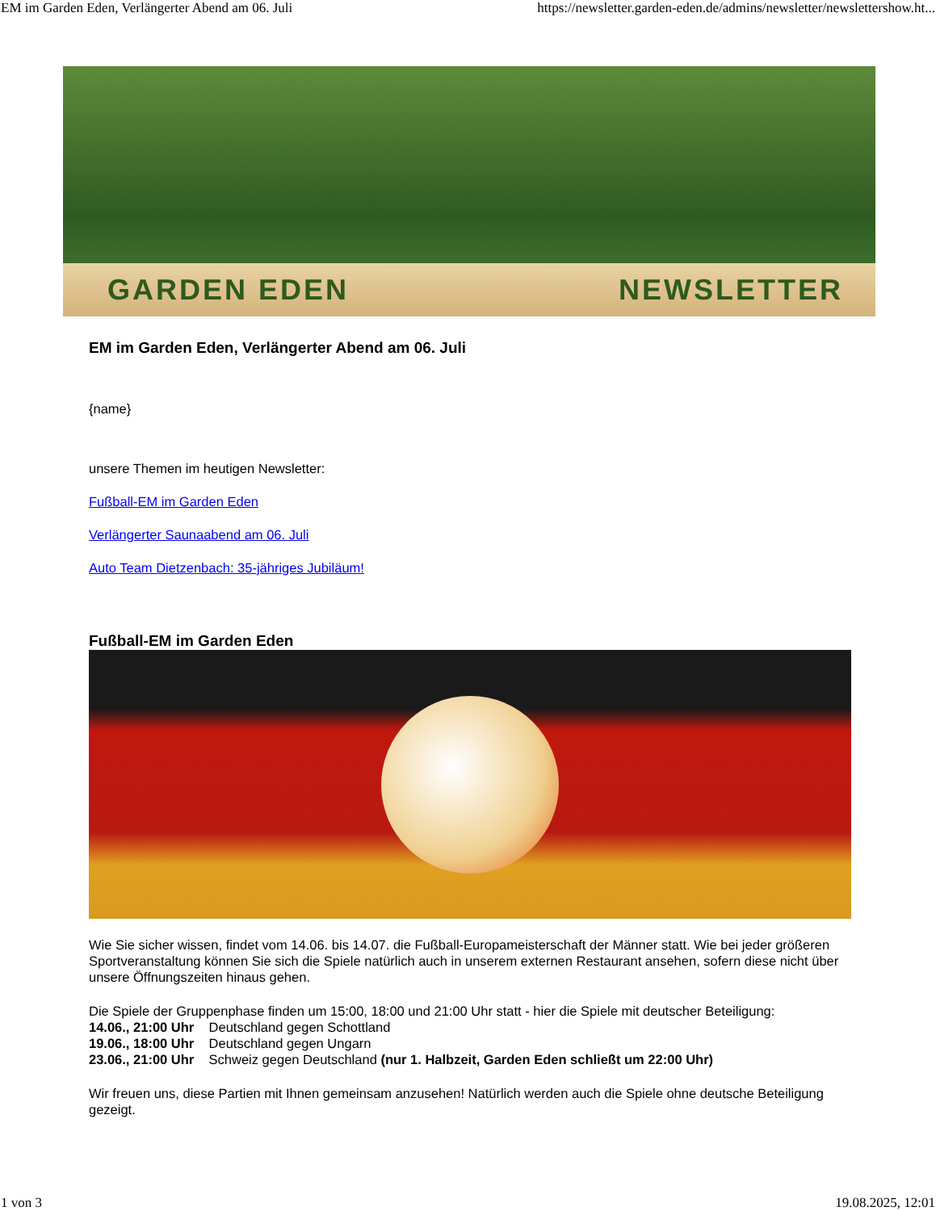EM im Garden Eden, Verlängerter Abend am 06. Juli https://newsletter.garden-eden.de/admins/newsletter/newslettershow.ht...
GARDEN EDEN NEWSLETTER
EM im Garden Eden, Verlängerter Abend am 06. Juli
{name}
unsere Themen im heutigen Newsletter:
Fußball-EM im Garden Eden
Verlängerter Saunaabend am 06. Juli
Auto Team Dietzenbach: 35-jähriges Jubiläum!
Fußball-EM im Garden Eden
Wie Sie sicher wissen, findet vom 14.06. bis 14.07. die Fußball-Europameisterschaft der Männer statt. Wie bei jeder größeren Sportveranstaltung können Sie sich die Spiele natürlich auch in unserem externen Restaurant ansehen, sofern diese nicht über unsere Öffnungszeiten hinaus gehen.
Die Spiele der Gruppenphase finden um 15:00, 18:00 und 21:00 Uhr statt - hier die Spiele mit deutscher Beteiligung:
14.06., 21:00 Uhr Deutschland gegen Schottland
19.06., 18:00 Uhr Deutschland gegen Ungarn
23.06., 21:00 Uhr Schweiz gegen Deutschland (nur 1. Halbzeit, Garden Eden schließt um 22:00 Uhr)
Wir freuen uns, diese Partien mit Ihnen gemeinsam anzusehen! Natürlich werden auch die Spiele ohne deutsche Beteiligung gezeigt.
1 von 3 19.08.2025, 12:01